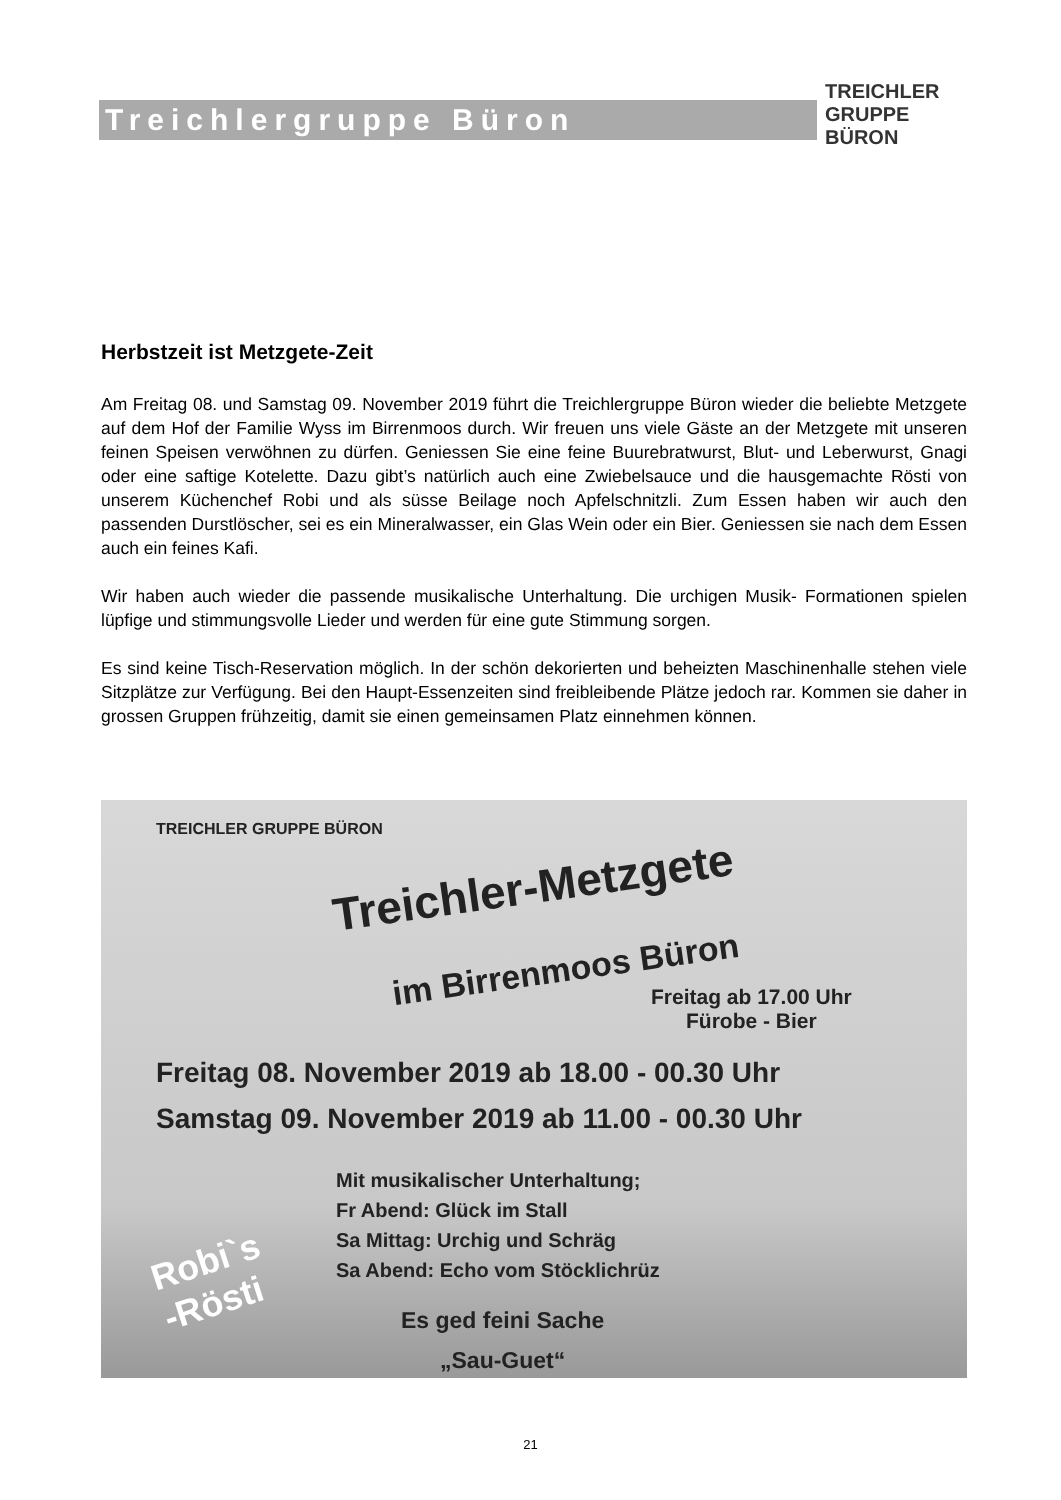Treichlergruppe Büron
TREICHLER GRUPPE BÜRON
Herbstzeit ist Metzgete-Zeit
Am Freitag 08. und Samstag 09. November 2019 führt die Treichlergruppe Büron wieder die beliebte Metzgete auf dem Hof der Familie Wyss im Birrenmoos durch. Wir freuen uns viele Gäste an der Metzgete mit unseren feinen Speisen verwöhnen zu dürfen. Geniessen Sie eine feine Buurebratwurst, Blut- und Leberwurst, Gnagi oder eine saftige Kotelette. Dazu gibt’s natürlich auch eine Zwiebelsauce und die hausgemachte Rösti von unserem Küchenchef Robi und als süsse Beilage noch Apfelschnitzli. Zum Essen haben wir auch den passenden Durstlöscher, sei es ein Mineralwasser, ein Glas Wein oder ein Bier. Geniessen sie nach dem Essen auch ein feines Kafi.
Wir haben auch wieder die passende musikalische Unterhaltung. Die urchigen Musik- Formationen spielen lüpfige und stimmungsvolle Lieder und werden für eine gute Stimmung sorgen.
Es sind keine Tisch-Reservation möglich. In der schön dekorierten und beheizten Maschinenhalle stehen viele Sitzplätze zur Verfügung. Bei den Haupt-Essenzeiten sind freibleibende Plätze jedoch rar. Kommen sie daher in grossen Gruppen frühzeitig, damit sie einen gemeinsamen Platz einnehmen können.
TREICHLER GRUPPE BÜRON
Treichler-Metzgete
im Birrenmoos Büron
Freitag ab 17.00 Uhr
Fürobe - Bier
Freitag 08. November 2019 ab 18.00 - 00.30 Uhr
Samstag 09. November 2019 ab 11.00 - 00.30 Uhr
Mit musikalischer Unterhaltung;
Fr Abend: Glück im Stall
Sa Mittag: Urchig und Schräg
Sa Abend: Echo vom Stöcklichrüz
Robi`s
-Rösti
Es ged feini Sache
„Sau-Guet“
21